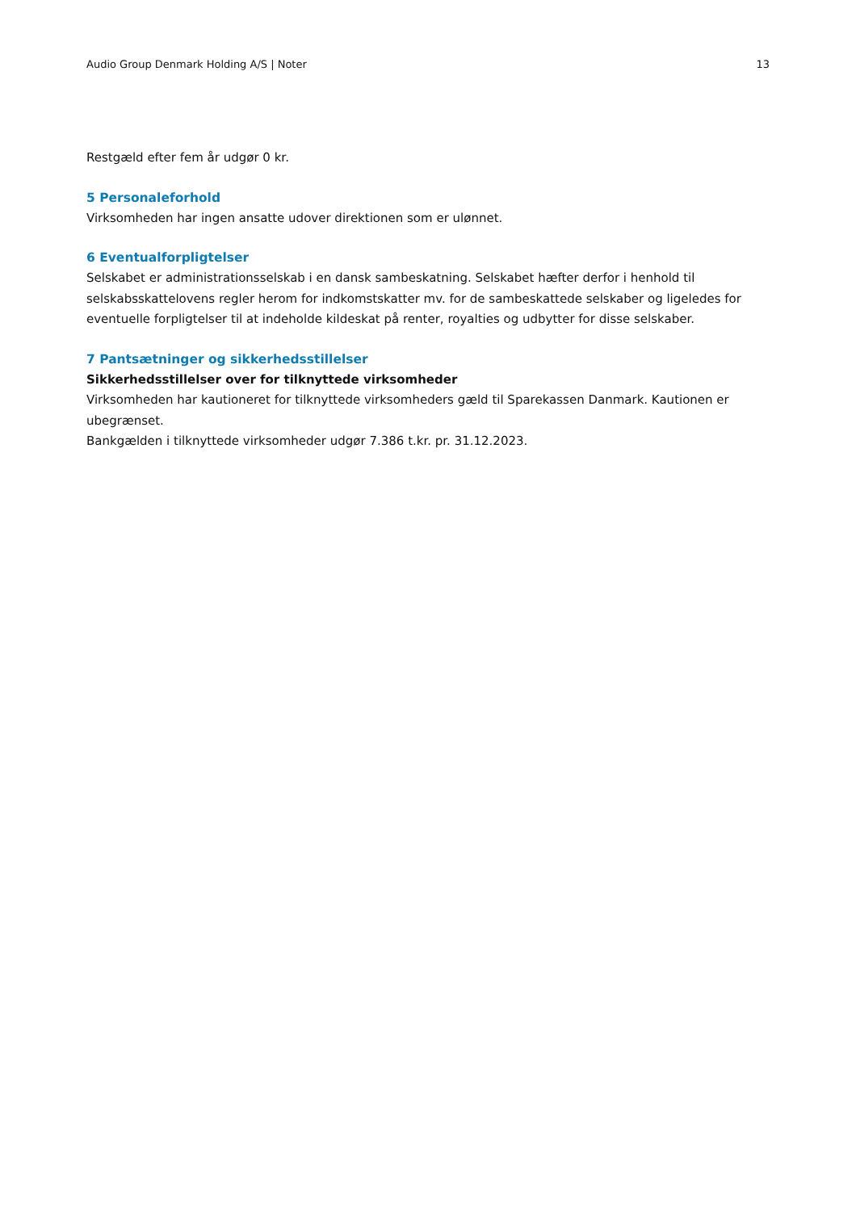Audio Group Denmark Holding A/S | Noter 13
Restgæld efter fem år udgør 0 kr.
5 Personaleforhold
Virksomheden har ingen ansatte udover direktionen som er ulønnet.
6 Eventualforpligtelser
Selskabet er administrationsselskab i en dansk sambeskatning. Selskabet hæfter derfor i henhold til selskabsskattelovens regler herom for indkomstskatter mv. for de sambeskattede selskaber og ligeledes for eventuelle forpligtelser til at indeholde kildeskat på renter, royalties og udbytter for disse selskaber.
7 Pantsætninger og sikkerhedsstillelser
Sikkerhedsstillelser over for tilknyttede virksomheder
Virksomheden har kautioneret for tilknyttede virksomheders gæld til Sparekassen Danmark. Kautionen er ubegrænset.
Bankgælden i tilknyttede virksomheder udgør 7.386 t.kr. pr. 31.12.2023.